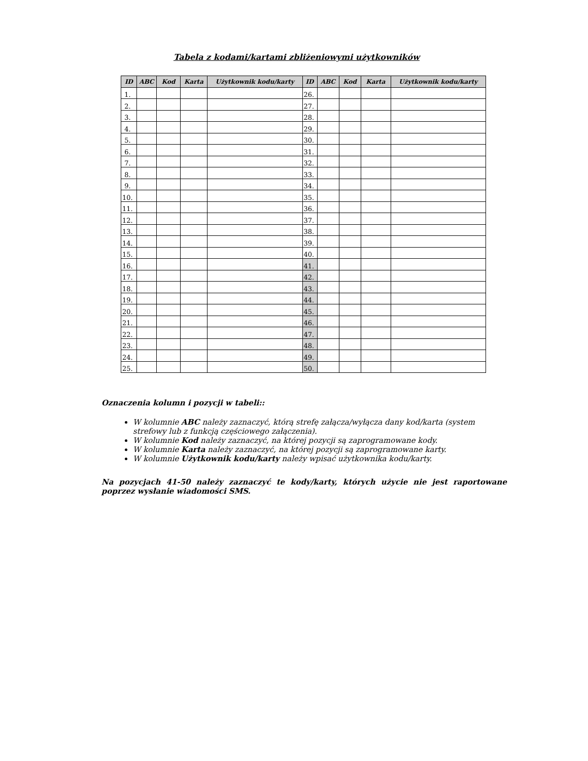Tabela z kodami/kartami zbliżeniowymi użytkowników
| ID | ABC | Kod | Karta | Użytkownik kodu/karty | ID | ABC | Kod | Karta | Użytkownik kodu/karty |
| --- | --- | --- | --- | --- | --- | --- | --- | --- | --- |
| 1. | | | | | 26. | | | | |
| 2. | | | | | 27. | | | | |
| 3. | | | | | 28. | | | | |
| 4. | | | | | 29. | | | | |
| 5. | | | | | 30. | | | | |
| 6. | | | | | 31. | | | | |
| 7. | | | | | 32. | | | | |
| 8. | | | | | 33. | | | | |
| 9. | | | | | 34. | | | | |
| 10. | | | | | 35. | | | | |
| 11. | | | | | 36. | | | | |
| 12. | | | | | 37. | | | | |
| 13. | | | | | 38. | | | | |
| 14. | | | | | 39. | | | | |
| 15. | | | | | 40. | | | | |
| 16. | | | | | 41. | | | | |
| 17. | | | | | 42. | | | | |
| 18. | | | | | 43. | | | | |
| 19. | | | | | 44. | | | | |
| 20. | | | | | 45. | | | | |
| 21. | | | | | 46. | | | | |
| 22. | | | | | 47. | | | | |
| 23. | | | | | 48. | | | | |
| 24. | | | | | 49. | | | | |
| 25. | | | | | 50. | | | | |
Oznaczenia kolumn i pozycji w tabeli::
W kolumnie ABC należy zaznaczyć, którą strefę załącza/wyłącza dany kod/karta (system strefowy lub z funkcją częściowego załączenia).
W kolumnie Kod należy zaznaczyć, na której pozycji są zaprogramowane kody.
W kolumnie Karta należy zaznaczyć, na której pozycji są zaprogramowane karty.
W kolumnie Użytkownik kodu/karty należy wpisać użytkownika kodu/karty.
Na pozycjach 41-50 należy zaznaczyć te kody/karty, których użycie nie jest raportowane poprzez wysłanie wiadomości SMS.